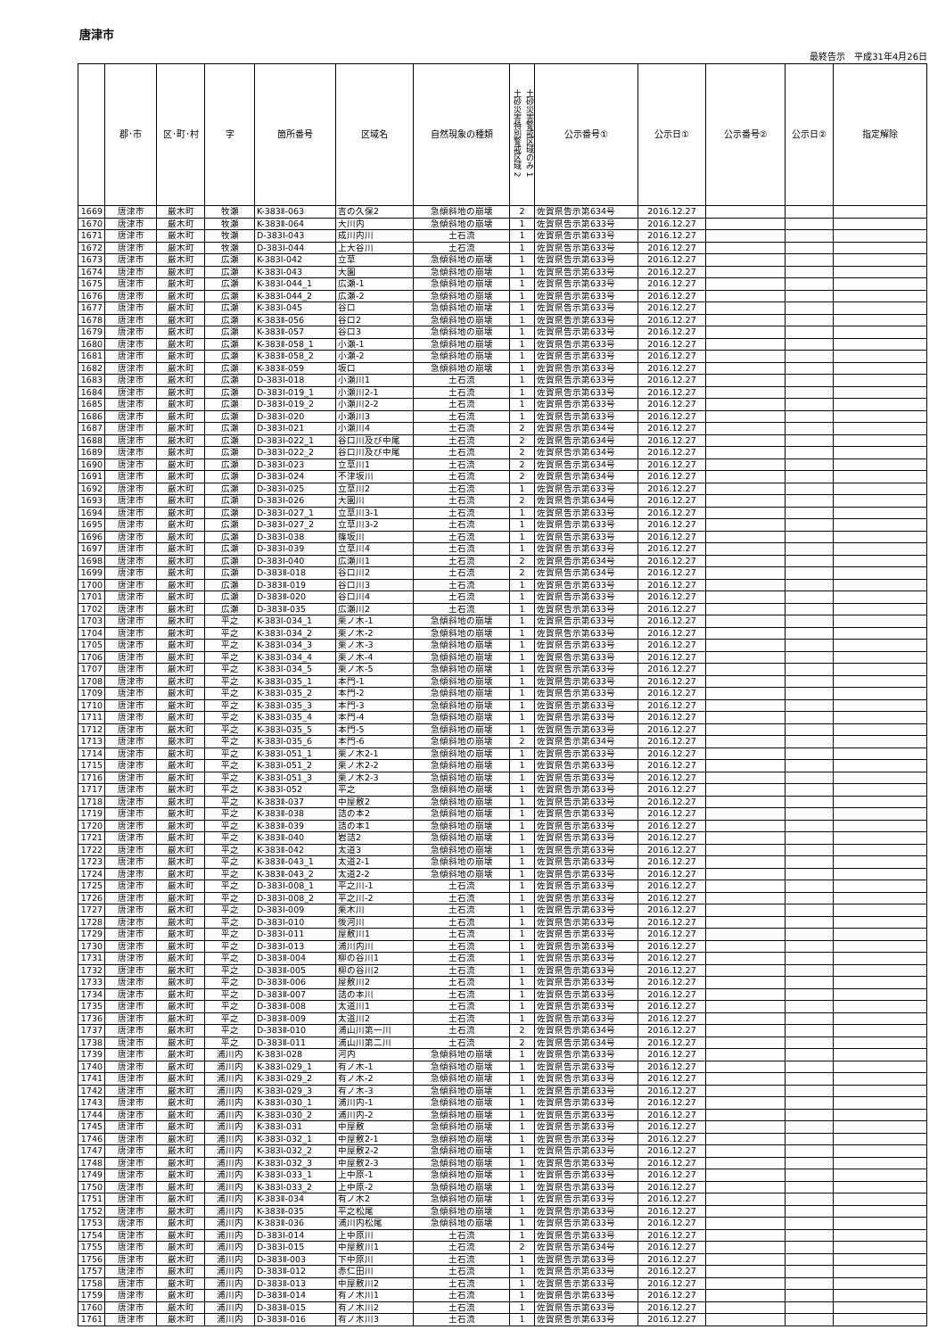唐津市
最終告示　平成31年4月26日
| | 郡･市 | 区･町･村 | 字 | 箇所番号 | 区域名 | 自然現象の種類 | 土砂災害特別警戒区域 2 土砂災害警戒区域のみ 1 | 公示番号① | 公示日① | 公示番号② | 公示日② | 指定解除 |
| --- | --- | --- | --- | --- | --- | --- | --- | --- | --- | --- | --- | --- |
| 1669 | 唐津市 | 厳木町 | 牧瀬 | K-383Ⅱ-063 | 吉の久保2 | 急傾斜地の崩壊 | 2 | 佐賀県告示第634号 | 2016.12.27 | | | |
| 1670 | 唐津市 | 厳木町 | 牧瀬 | K-383Ⅱ-064 | 大川内 | 急傾斜地の崩壊 | 1 | 佐賀県告示第633号 | 2016.12.27 | | | |
| 1671 | 唐津市 | 厳木町 | 牧瀬 | D-383Ⅰ-043 | 成川内川 | 土石流 | 1 | 佐賀県告示第633号 | 2016.12.27 | | | |
| 1672 | 唐津市 | 厳木町 | 牧瀬 | D-383Ⅰ-044 | 上大谷川 | 土石流 | 1 | 佐賀県告示第633号 | 2016.12.27 | | | |
| 1673 | 唐津市 | 厳木町 | 広瀬 | K-383Ⅰ-042 | 立草 | 急傾斜地の崩壊 | 1 | 佐賀県告示第633号 | 2016.12.27 | | | |
| 1674 | 唐津市 | 厳木町 | 広瀬 | K-383Ⅰ-043 | 大園 | 急傾斜地の崩壊 | 1 | 佐賀県告示第633号 | 2016.12.27 | | | |
| 1675 | 唐津市 | 厳木町 | 広瀬 | K-383Ⅰ-044_1 | 広瀬-1 | 急傾斜地の崩壊 | 1 | 佐賀県告示第633号 | 2016.12.27 | | | |
| 1676 | 唐津市 | 厳木町 | 広瀬 | K-383Ⅰ-044_2 | 広瀬-2 | 急傾斜地の崩壊 | 1 | 佐賀県告示第633号 | 2016.12.27 | | | |
| 1677 | 唐津市 | 厳木町 | 広瀬 | K-383Ⅰ-045 | 谷口 | 急傾斜地の崩壊 | 1 | 佐賀県告示第633号 | 2016.12.27 | | | |
| 1678 | 唐津市 | 厳木町 | 広瀬 | K-383Ⅱ-056 | 谷口2 | 急傾斜地の崩壊 | 1 | 佐賀県告示第633号 | 2016.12.27 | | | |
| 1679 | 唐津市 | 厳木町 | 広瀬 | K-383Ⅱ-057 | 谷口3 | 急傾斜地の崩壊 | 1 | 佐賀県告示第633号 | 2016.12.27 | | | |
| 1680 | 唐津市 | 厳木町 | 広瀬 | K-383Ⅱ-058_1 | 小瀬-1 | 急傾斜地の崩壊 | 1 | 佐賀県告示第633号 | 2016.12.27 | | | |
| 1681 | 唐津市 | 厳木町 | 広瀬 | K-383Ⅱ-058_2 | 小瀬-2 | 急傾斜地の崩壊 | 1 | 佐賀県告示第633号 | 2016.12.27 | | | |
| 1682 | 唐津市 | 厳木町 | 広瀬 | K-383Ⅱ-059 | 坂口 | 急傾斜地の崩壊 | 1 | 佐賀県告示第633号 | 2016.12.27 | | | |
| 1683 | 唐津市 | 厳木町 | 広瀬 | D-383Ⅰ-018 | 小瀬川1 | 土石流 | 1 | 佐賀県告示第633号 | 2016.12.27 | | | |
| 1684 | 唐津市 | 厳木町 | 広瀬 | D-383Ⅰ-019_1 | 小瀬川2-1 | 土石流 | 1 | 佐賀県告示第633号 | 2016.12.27 | | | |
| 1685 | 唐津市 | 厳木町 | 広瀬 | D-383Ⅰ-019_2 | 小瀬川2-2 | 土石流 | 1 | 佐賀県告示第633号 | 2016.12.27 | | | |
| 1686 | 唐津市 | 厳木町 | 広瀬 | D-383Ⅰ-020 | 小瀬川3 | 土石流 | 1 | 佐賀県告示第633号 | 2016.12.27 | | | |
| 1687 | 唐津市 | 厳木町 | 広瀬 | D-383Ⅰ-021 | 小瀬川4 | 土石流 | 2 | 佐賀県告示第634号 | 2016.12.27 | | | |
| 1688 | 唐津市 | 厳木町 | 広瀬 | D-383Ⅰ-022_1 | 谷口川及び中尾 | 土石流 | 2 | 佐賀県告示第634号 | 2016.12.27 | | | |
| 1689 | 唐津市 | 厳木町 | 広瀬 | D-383Ⅰ-022_2 | 谷口川及び中尾 | 土石流 | 2 | 佐賀県告示第634号 | 2016.12.27 | | | |
| 1690 | 唐津市 | 厳木町 | 広瀬 | D-383Ⅰ-023 | 立草川1 | 土石流 | 2 | 佐賀県告示第634号 | 2016.12.27 | | | |
| 1691 | 唐津市 | 厳木町 | 広瀬 | D-383Ⅰ-024 | 不津坂川 | 土石流 | 2 | 佐賀県告示第634号 | 2016.12.27 | | | |
| 1692 | 唐津市 | 厳木町 | 広瀬 | D-383Ⅰ-025 | 立草川2 | 土石流 | 1 | 佐賀県告示第633号 | 2016.12.27 | | | |
| 1693 | 唐津市 | 厳木町 | 広瀬 | D-383Ⅰ-026 | 大園川 | 土石流 | 2 | 佐賀県告示第634号 | 2016.12.27 | | | |
| 1694 | 唐津市 | 厳木町 | 広瀬 | D-383Ⅰ-027_1 | 立草川3-1 | 土石流 | 1 | 佐賀県告示第633号 | 2016.12.27 | | | |
| 1695 | 唐津市 | 厳木町 | 広瀬 | D-383Ⅰ-027_2 | 立草川3-2 | 土石流 | 1 | 佐賀県告示第633号 | 2016.12.27 | | | |
| 1696 | 唐津市 | 厳木町 | 広瀬 | D-383Ⅰ-038 | 篠坂川 | 土石流 | 1 | 佐賀県告示第633号 | 2016.12.27 | | | |
| 1697 | 唐津市 | 厳木町 | 広瀬 | D-383Ⅰ-039 | 立草川4 | 土石流 | 1 | 佐賀県告示第633号 | 2016.12.27 | | | |
| 1698 | 唐津市 | 厳木町 | 広瀬 | D-383Ⅰ-040 | 広瀬川1 | 土石流 | 2 | 佐賀県告示第634号 | 2016.12.27 | | | |
| 1699 | 唐津市 | 厳木町 | 広瀬 | D-383Ⅱ-018 | 谷口川2 | 土石流 | 2 | 佐賀県告示第634号 | 2016.12.27 | | | |
| 1700 | 唐津市 | 厳木町 | 広瀬 | D-383Ⅱ-019 | 谷口川3 | 土石流 | 1 | 佐賀県告示第633号 | 2016.12.27 | | | |
| 1701 | 唐津市 | 厳木町 | 広瀬 | D-383Ⅱ-020 | 谷口川4 | 土石流 | 1 | 佐賀県告示第633号 | 2016.12.27 | | | |
| 1702 | 唐津市 | 厳木町 | 広瀬 | D-383Ⅱ-035 | 広瀬川2 | 土石流 | 1 | 佐賀県告示第633号 | 2016.12.27 | | | |
| 1703 | 唐津市 | 厳木町 | 平之 | K-383Ⅰ-034_1 | 栗ノ木-1 | 急傾斜地の崩壊 | 1 | 佐賀県告示第633号 | 2016.12.27 | | | |
| 1704 | 唐津市 | 厳木町 | 平之 | K-383Ⅰ-034_2 | 栗ノ木-2 | 急傾斜地の崩壊 | 1 | 佐賀県告示第633号 | 2016.12.27 | | | |
| 1705 | 唐津市 | 厳木町 | 平之 | K-383Ⅰ-034_3 | 栗ノ木-3 | 急傾斜地の崩壊 | 1 | 佐賀県告示第633号 | 2016.12.27 | | | |
| 1706 | 唐津市 | 厳木町 | 平之 | K-383Ⅰ-034_4 | 栗ノ木-4 | 急傾斜地の崩壊 | 1 | 佐賀県告示第633号 | 2016.12.27 | | | |
| 1707 | 唐津市 | 厳木町 | 平之 | K-383Ⅰ-034_5 | 栗ノ木-5 | 急傾斜地の崩壊 | 1 | 佐賀県告示第633号 | 2016.12.27 | | | |
| 1708 | 唐津市 | 厳木町 | 平之 | K-383Ⅰ-035_1 | 本門-1 | 急傾斜地の崩壊 | 1 | 佐賀県告示第633号 | 2016.12.27 | | | |
| 1709 | 唐津市 | 厳木町 | 平之 | K-383Ⅰ-035_2 | 本門-2 | 急傾斜地の崩壊 | 1 | 佐賀県告示第633号 | 2016.12.27 | | | |
| 1710 | 唐津市 | 厳木町 | 平之 | K-383Ⅰ-035_3 | 本門-3 | 急傾斜地の崩壊 | 1 | 佐賀県告示第633号 | 2016.12.27 | | | |
| 1711 | 唐津市 | 厳木町 | 平之 | K-383Ⅰ-035_4 | 本門-4 | 急傾斜地の崩壊 | 1 | 佐賀県告示第633号 | 2016.12.27 | | | |
| 1712 | 唐津市 | 厳木町 | 平之 | K-383Ⅰ-035_5 | 本門-5 | 急傾斜地の崩壊 | 1 | 佐賀県告示第633号 | 2016.12.27 | | | |
| 1713 | 唐津市 | 厳木町 | 平之 | K-383Ⅰ-035_6 | 本門-6 | 急傾斜地の崩壊 | 2 | 佐賀県告示第634号 | 2016.12.27 | | | |
| 1714 | 唐津市 | 厳木町 | 平之 | K-383Ⅰ-051_1 | 栗ノ木2-1 | 急傾斜地の崩壊 | 1 | 佐賀県告示第633号 | 2016.12.27 | | | |
| 1715 | 唐津市 | 厳木町 | 平之 | K-383Ⅰ-051_2 | 栗ノ木2-2 | 急傾斜地の崩壊 | 1 | 佐賀県告示第633号 | 2016.12.27 | | | |
| 1716 | 唐津市 | 厳木町 | 平之 | K-383Ⅰ-051_3 | 栗ノ木2-3 | 急傾斜地の崩壊 | 1 | 佐賀県告示第633号 | 2016.12.27 | | | |
| 1717 | 唐津市 | 厳木町 | 平之 | K-383Ⅰ-052 | 平之 | 急傾斜地の崩壊 | 1 | 佐賀県告示第633号 | 2016.12.27 | | | |
| 1718 | 唐津市 | 厳木町 | 平之 | K-383Ⅱ-037 | 中屋敷2 | 急傾斜地の崩壊 | 1 | 佐賀県告示第633号 | 2016.12.27 | | | |
| 1719 | 唐津市 | 厳木町 | 平之 | K-383Ⅱ-038 | 詰の本2 | 急傾斜地の崩壊 | 1 | 佐賀県告示第633号 | 2016.12.27 | | | |
| 1720 | 唐津市 | 厳木町 | 平之 | K-383Ⅱ-039 | 詰の本1 | 急傾斜地の崩壊 | 1 | 佐賀県告示第633号 | 2016.12.27 | | | |
| 1721 | 唐津市 | 厳木町 | 平之 | K-383Ⅱ-040 | 岩詰2 | 急傾斜地の崩壊 | 1 | 佐賀県告示第633号 | 2016.12.27 | | | |
| 1722 | 唐津市 | 厳木町 | 平之 | K-383Ⅱ-042 | 太道3 | 急傾斜地の崩壊 | 1 | 佐賀県告示第633号 | 2016.12.27 | | | |
| 1723 | 唐津市 | 厳木町 | 平之 | K-383Ⅱ-043_1 | 太道2-1 | 急傾斜地の崩壊 | 1 | 佐賀県告示第633号 | 2016.12.27 | | | |
| 1724 | 唐津市 | 厳木町 | 平之 | K-383Ⅱ-043_2 | 太道2-2 | 急傾斜地の崩壊 | 1 | 佐賀県告示第633号 | 2016.12.27 | | | |
| 1725 | 唐津市 | 厳木町 | 平之 | D-383Ⅰ-008_1 | 平之川-1 | 土石流 | 1 | 佐賀県告示第633号 | 2016.12.27 | | | |
| 1726 | 唐津市 | 厳木町 | 平之 | D-383Ⅰ-008_2 | 平之川-2 | 土石流 | 1 | 佐賀県告示第633号 | 2016.12.27 | | | |
| 1727 | 唐津市 | 厳木町 | 平之 | D-383Ⅰ-009 | 栗木川 | 土石流 | 1 | 佐賀県告示第633号 | 2016.12.27 | | | |
| 1728 | 唐津市 | 厳木町 | 平之 | D-383Ⅰ-010 | 後河川 | 土石流 | 1 | 佐賀県告示第633号 | 2016.12.27 | | | |
| 1729 | 唐津市 | 厳木町 | 平之 | D-383Ⅰ-011 | 屋敷川1 | 土石流 | 1 | 佐賀県告示第633号 | 2016.12.27 | | | |
| 1730 | 唐津市 | 厳木町 | 平之 | D-383Ⅰ-013 | 浦川内川 | 土石流 | 1 | 佐賀県告示第633号 | 2016.12.27 | | | |
| 1731 | 唐津市 | 厳木町 | 平之 | D-383Ⅱ-004 | 柳の谷川1 | 土石流 | 1 | 佐賀県告示第633号 | 2016.12.27 | | | |
| 1732 | 唐津市 | 厳木町 | 平之 | D-383Ⅱ-005 | 柳の谷川2 | 土石流 | 1 | 佐賀県告示第633号 | 2016.12.27 | | | |
| 1733 | 唐津市 | 厳木町 | 平之 | D-383Ⅱ-006 | 屋敷川2 | 土石流 | 1 | 佐賀県告示第633号 | 2016.12.27 | | | |
| 1734 | 唐津市 | 厳木町 | 平之 | D-383Ⅱ-007 | 詰の本川 | 土石流 | 1 | 佐賀県告示第633号 | 2016.12.27 | | | |
| 1735 | 唐津市 | 厳木町 | 平之 | D-383Ⅱ-008 | 太道川1 | 土石流 | 1 | 佐賀県告示第633号 | 2016.12.27 | | | |
| 1736 | 唐津市 | 厳木町 | 平之 | D-383Ⅱ-009 | 太道川2 | 土石流 | 1 | 佐賀県告示第633号 | 2016.12.27 | | | |
| 1737 | 唐津市 | 厳木町 | 平之 | D-383Ⅱ-010 | 浦山川第一川 | 土石流 | 2 | 佐賀県告示第634号 | 2016.12.27 | | | |
| 1738 | 唐津市 | 厳木町 | 平之 | D-383Ⅱ-011 | 浦山川第二川 | 土石流 | 2 | 佐賀県告示第634号 | 2016.12.27 | | | |
| 1739 | 唐津市 | 厳木町 | 浦川内 | K-383Ⅰ-028 | 河内 | 急傾斜地の崩壊 | 1 | 佐賀県告示第633号 | 2016.12.27 | | | |
| 1740 | 唐津市 | 厳木町 | 浦川内 | K-383Ⅰ-029_1 | 有ノ木-1 | 急傾斜地の崩壊 | 1 | 佐賀県告示第633号 | 2016.12.27 | | | |
| 1741 | 唐津市 | 厳木町 | 浦川内 | K-383Ⅰ-029_2 | 有ノ木-2 | 急傾斜地の崩壊 | 1 | 佐賀県告示第633号 | 2016.12.27 | | | |
| 1742 | 唐津市 | 厳木町 | 浦川内 | K-383Ⅰ-029_3 | 有ノ木-3 | 急傾斜地の崩壊 | 1 | 佐賀県告示第633号 | 2016.12.27 | | | |
| 1743 | 唐津市 | 厳木町 | 浦川内 | K-383Ⅰ-030_1 | 浦川内-1 | 急傾斜地の崩壊 | 1 | 佐賀県告示第633号 | 2016.12.27 | | | |
| 1744 | 唐津市 | 厳木町 | 浦川内 | K-383Ⅰ-030_2 | 浦川内-2 | 急傾斜地の崩壊 | 1 | 佐賀県告示第633号 | 2016.12.27 | | | |
| 1745 | 唐津市 | 厳木町 | 浦川内 | K-383Ⅰ-031 | 中屋敷 | 急傾斜地の崩壊 | 1 | 佐賀県告示第633号 | 2016.12.27 | | | |
| 1746 | 唐津市 | 厳木町 | 浦川内 | K-383Ⅰ-032_1 | 中屋敷2-1 | 急傾斜地の崩壊 | 1 | 佐賀県告示第633号 | 2016.12.27 | | | |
| 1747 | 唐津市 | 厳木町 | 浦川内 | K-383Ⅰ-032_2 | 中屋敷2-2 | 急傾斜地の崩壊 | 1 | 佐賀県告示第633号 | 2016.12.27 | | | |
| 1748 | 唐津市 | 厳木町 | 浦川内 | K-383Ⅰ-032_3 | 中屋敷2-3 | 急傾斜地の崩壊 | 1 | 佐賀県告示第633号 | 2016.12.27 | | | |
| 1749 | 唐津市 | 厳木町 | 浦川内 | K-383Ⅰ-033_1 | 上中原-1 | 急傾斜地の崩壊 | 1 | 佐賀県告示第633号 | 2016.12.27 | | | |
| 1750 | 唐津市 | 厳木町 | 浦川内 | K-383Ⅰ-033_2 | 上中原-2 | 急傾斜地の崩壊 | 1 | 佐賀県告示第633号 | 2016.12.27 | | | |
| 1751 | 唐津市 | 厳木町 | 浦川内 | K-383Ⅱ-034 | 有ノ木2 | 急傾斜地の崩壊 | 1 | 佐賀県告示第633号 | 2016.12.27 | | | |
| 1752 | 唐津市 | 厳木町 | 浦川内 | K-383Ⅱ-035 | 平之松尾 | 急傾斜地の崩壊 | 1 | 佐賀県告示第633号 | 2016.12.27 | | | |
| 1753 | 唐津市 | 厳木町 | 浦川内 | K-383Ⅱ-036 | 浦川内松尾 | 急傾斜地の崩壊 | 1 | 佐賀県告示第633号 | 2016.12.27 | | | |
| 1754 | 唐津市 | 厳木町 | 浦川内 | D-383Ⅰ-014 | 上中原川 | 土石流 | 1 | 佐賀県告示第633号 | 2016.12.27 | | | |
| 1755 | 唐津市 | 厳木町 | 浦川内 | D-383Ⅰ-015 | 中屋敷川1 | 土石流 | 2 | 佐賀県告示第634号 | 2016.12.27 | | | |
| 1756 | 唐津市 | 厳木町 | 浦川内 | D-383Ⅱ-003 | 下中原川 | 土石流 | 1 | 佐賀県告示第633号 | 2016.12.27 | | | |
| 1757 | 唐津市 | 厳木町 | 浦川内 | D-383Ⅱ-012 | 赤仁田川 | 土石流 | 1 | 佐賀県告示第633号 | 2016.12.27 | | | |
| 1758 | 唐津市 | 厳木町 | 浦川内 | D-383Ⅱ-013 | 中屋敷川2 | 土石流 | 1 | 佐賀県告示第633号 | 2016.12.27 | | | |
| 1759 | 唐津市 | 厳木町 | 浦川内 | D-383Ⅱ-014 | 有ノ木川1 | 土石流 | 1 | 佐賀県告示第633号 | 2016.12.27 | | | |
| 1760 | 唐津市 | 厳木町 | 浦川内 | D-383Ⅱ-015 | 有ノ木川2 | 土石流 | 1 | 佐賀県告示第633号 | 2016.12.27 | | | |
| 1761 | 唐津市 | 厳木町 | 浦川内 | D-383Ⅱ-016 | 有ノ木川3 | 土石流 | 1 | 佐賀県告示第633号 | 2016.12.27 | | | |